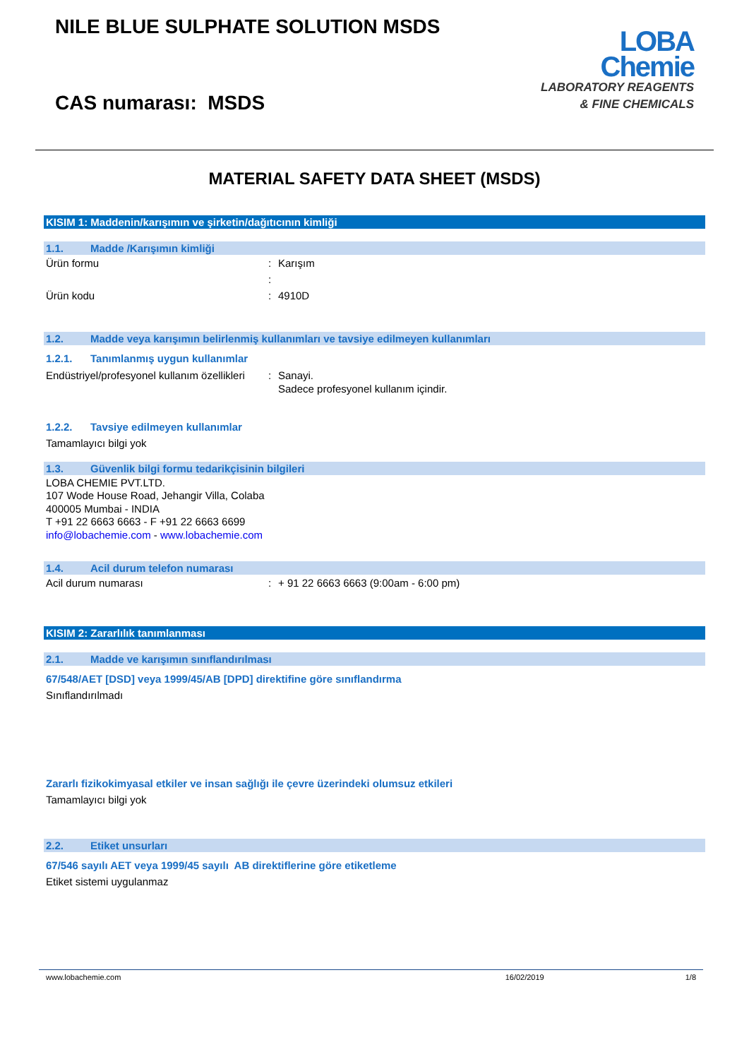NILE BLUE SULPHATE SOLUTION MSDS
CAS numarası: MSDS
LOBA
Chemie
LABORATORY REAGENTS
& FINE CHEMICALS
MATERIAL SAFETY DATA SHEET (MSDS)
KISIM 1: Maddenin/karışımın ve şirketin/dağıtıcının kimliği
1.1. Madde /Karışımın kimliği
Ürün formu : Karışım
:
Ürün kodu : 4910D
1.2. Madde veya karışımın belirlenmiş kullanımları ve tavsiye edilmeyen kullanımları
1.2.1. Tanımlanmış uygun kullanımlar
Endüstriyel/profesyonel kullanım özellikleri
: Sanayi.
Sadece profesyonel kullanım içindir.
1.2.2. Tavsiye edilmeyen kullanımlar
Tamamlayıcı bilgi yok
1.3. Güvenlik bilgi formu tedarikçisinin bilgileri
LOBA CHEMIE PVT.LTD.
107 Wode House Road, Jehangir Villa, Colaba
400005 Mumbai - INDIA
T +91 22 6663 6663 - F +91 22 6663 6699
info@lobachemie.com - www.lobachemie.com
1.4. Acil durum telefon numarası
Acil durum numarası : + 91 22 6663 6663 (9:00am - 6:00 pm)
KISIM 2: Zararlılık tanımlanması
2.1. Madde ve karışımın sınıflandırılması
67/548/AET [DSD] veya 1999/45/AB [DPD] direktifine göre sınıflandırma
Sınıflandırılmadı
Zararlı fizikokimyasal etkiler ve insan sağlığı ile çevre üzerindeki olumsuz etkileri
Tamamlayıcı bilgi yok
2.2. Etiket unsurları
67/546 sayılı AET veya 1999/45 sayılı AB direktiflerine göre etiketleme
Etiket sistemi uygulanmaz
www.lobachemie.com 16/02/2019 1/8